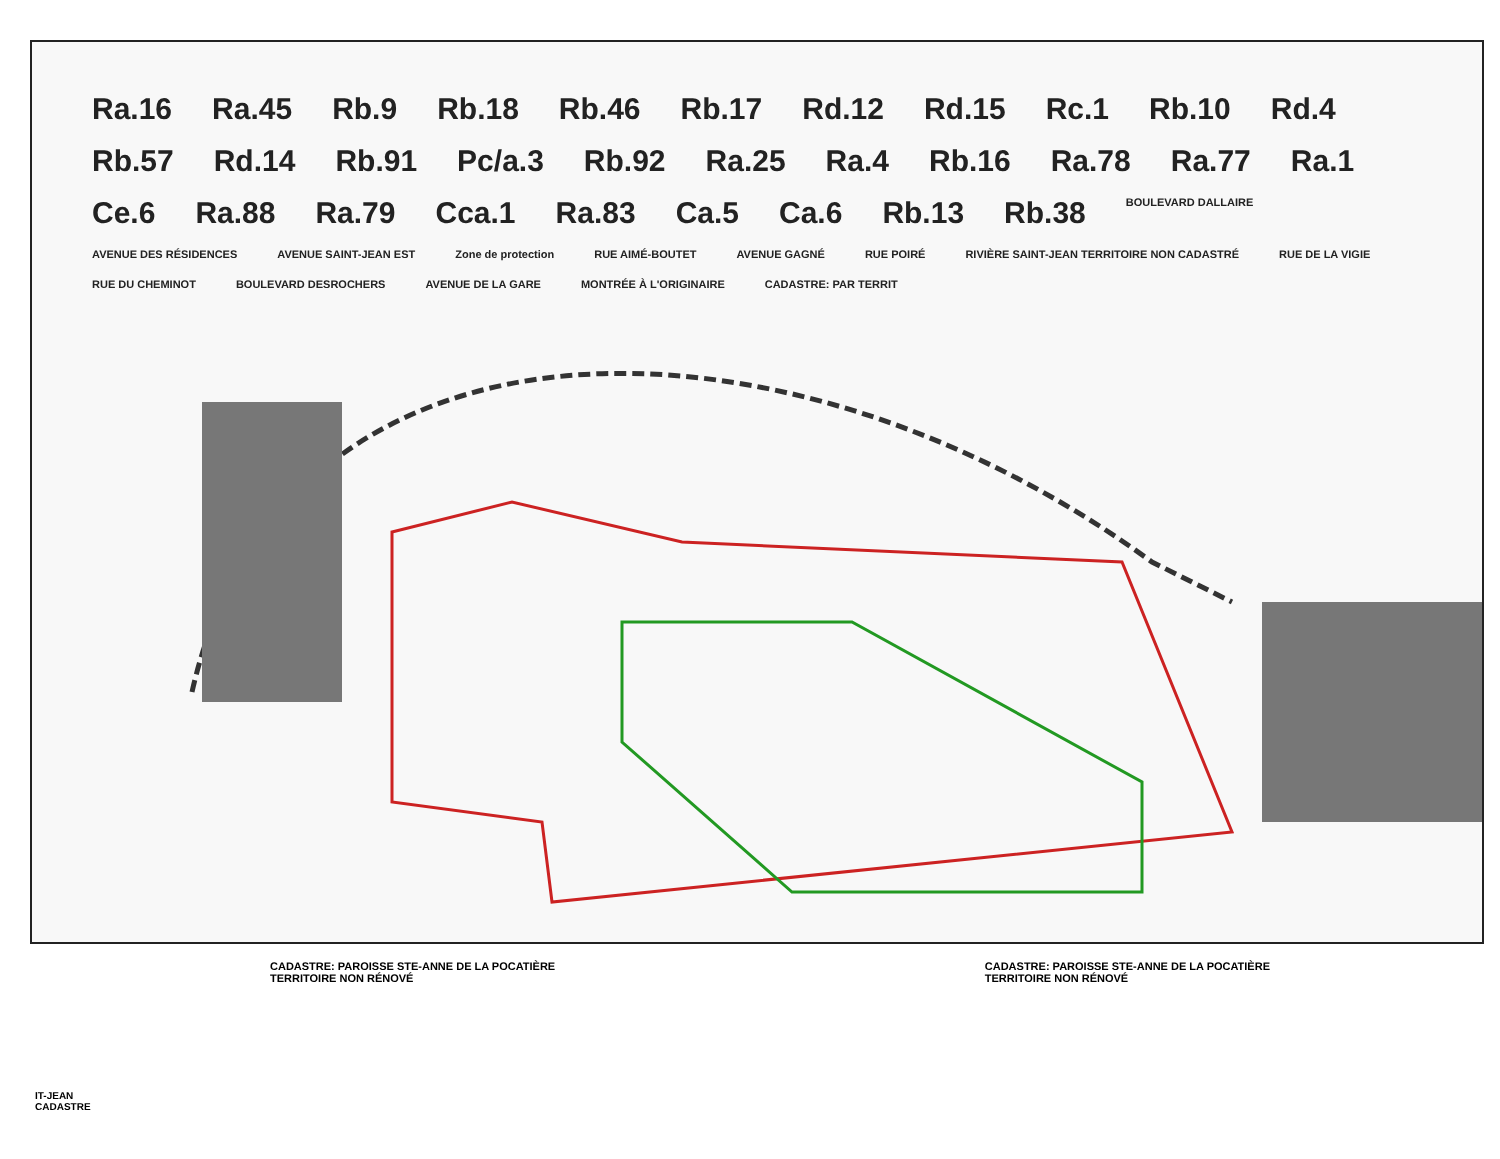Ra.16 Ra.45 Rb.9 Rb.18 Rb.46 Rb.17 Rd.12 Rd.15 Rc.1 Rb.10 Rd.4 Rb.57 Rd.14 Rb.91 Pc/a.3 Rb.92 Ra.25 Ra.4 Rb.16 Ra.78 Ra.77 Ra.1 Ce.6 Ra.88 Ra.79 Cca.1 Ra.83 Ca.5 Ca.6 Rb.13 Rb.38 BOULEVARD DALLAIRE AVENUE DES RÉSIDENCES AVENUE SAINT-JEAN EST Zone de protection RUE AIMÉ-BOUTET AVENUE GAGNÉ RUE POIRÉ RIVIÈRE SAINT-JEAN TERRITOIRE NON CADASTRÉ RUE DE LA VIGIE RUE DU CHEMINOT BOULEVARD DESROCHERS AVENUE DE LA GARE MONTRÉE À L'ORIGINAIRE CADASTRE: PAR TERRIT
CADASTRE: PAROISSE STE-ANNE DE LA POCATIÈRE
TERRITOIRE NON RÉNOVÉ CADASTRE: PAROISSE STE-ANNE DE LA POCATIÈRE
TERRITOIRE NON RÉNOVÉ
IT-JEAN
CADASTRE